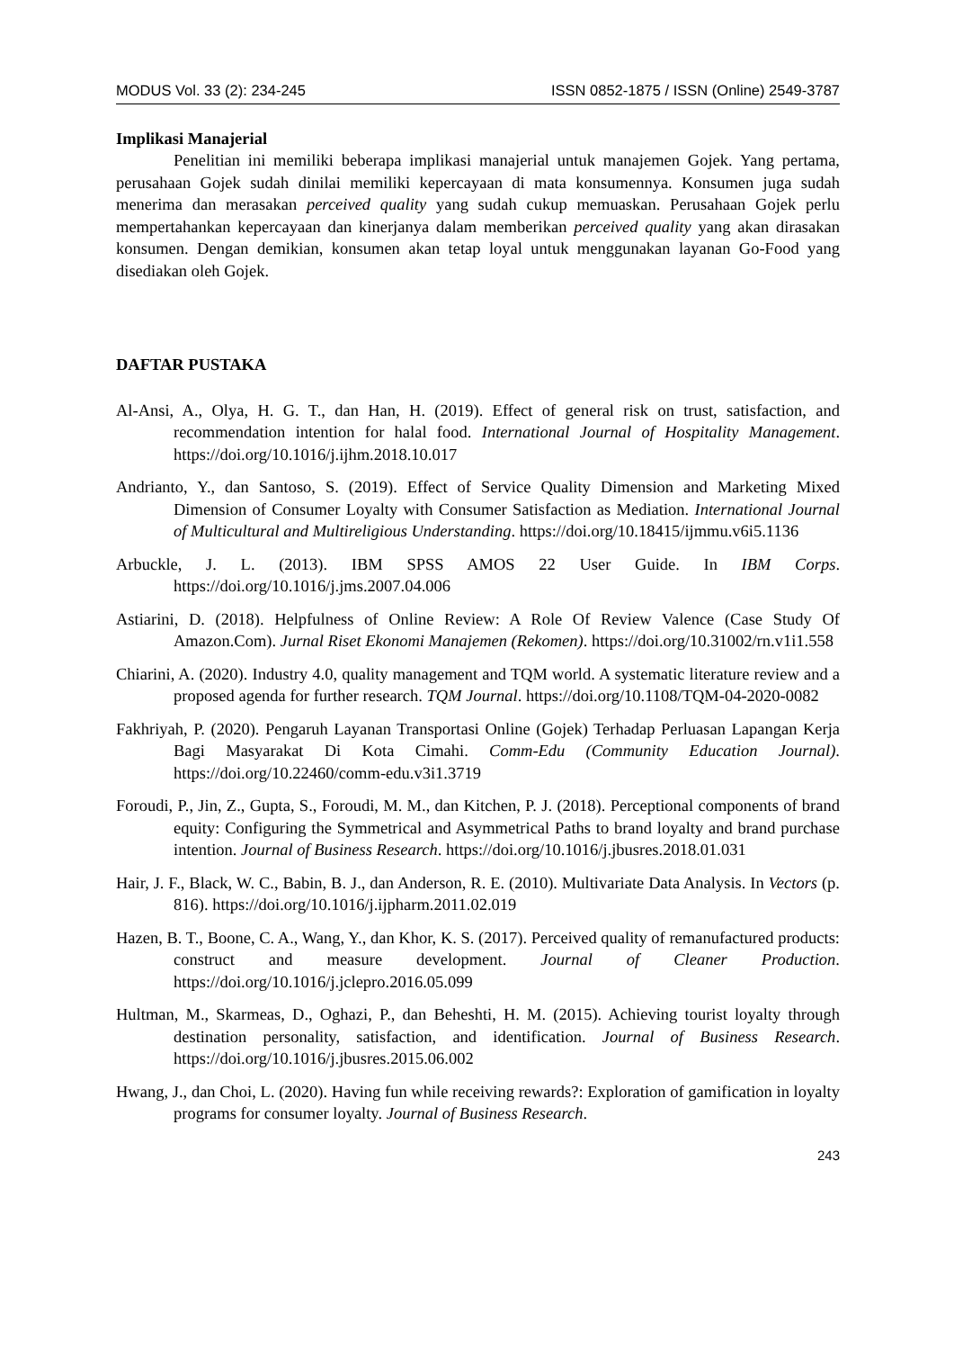MODUS Vol. 33 (2): 234-245 ISSN 0852-1875 / ISSN (Online) 2549-3787
Implikasi Manajerial
Penelitian ini memiliki beberapa implikasi manajerial untuk manajemen Gojek. Yang pertama, perusahaan Gojek sudah dinilai memiliki kepercayaan di mata konsumennya. Konsumen juga sudah menerima dan merasakan perceived quality yang sudah cukup memuaskan. Perusahaan Gojek perlu mempertahankan kepercayaan dan kinerjanya dalam memberikan perceived quality yang akan dirasakan konsumen. Dengan demikian, konsumen akan tetap loyal untuk menggunakan layanan Go-Food yang disediakan oleh Gojek.
DAFTAR PUSTAKA
Al-Ansi, A., Olya, H. G. T., dan Han, H. (2019). Effect of general risk on trust, satisfaction, and recommendation intention for halal food. International Journal of Hospitality Management. https://doi.org/10.1016/j.ijhm.2018.10.017
Andrianto, Y., dan Santoso, S. (2019). Effect of Service Quality Dimension and Marketing Mixed Dimension of Consumer Loyalty with Consumer Satisfaction as Mediation. International Journal of Multicultural and Multireligious Understanding. https://doi.org/10.18415/ijmmu.v6i5.1136
Arbuckle, J. L. (2013). IBM SPSS AMOS 22 User Guide. In IBM Corps. https://doi.org/10.1016/j.jms.2007.04.006
Astiarini, D. (2018). Helpfulness of Online Review: A Role Of Review Valence (Case Study Of Amazon.Com). Jurnal Riset Ekonomi Manajemen (Rekomen). https://doi.org/10.31002/rn.v1i1.558
Chiarini, A. (2020). Industry 4.0, quality management and TQM world. A systematic literature review and a proposed agenda for further research. TQM Journal. https://doi.org/10.1108/TQM-04-2020-0082
Fakhriyah, P. (2020). Pengaruh Layanan Transportasi Online (Gojek) Terhadap Perluasan Lapangan Kerja Bagi Masyarakat Di Kota Cimahi. Comm-Edu (Community Education Journal). https://doi.org/10.22460/comm-edu.v3i1.3719
Foroudi, P., Jin, Z., Gupta, S., Foroudi, M. M., dan Kitchen, P. J. (2018). Perceptional components of brand equity: Configuring the Symmetrical and Asymmetrical Paths to brand loyalty and brand purchase intention. Journal of Business Research. https://doi.org/10.1016/j.jbusres.2018.01.031
Hair, J. F., Black, W. C., Babin, B. J., dan Anderson, R. E. (2010). Multivariate Data Analysis. In Vectors (p. 816). https://doi.org/10.1016/j.ijpharm.2011.02.019
Hazen, B. T., Boone, C. A., Wang, Y., dan Khor, K. S. (2017). Perceived quality of remanufactured products: construct and measure development. Journal of Cleaner Production. https://doi.org/10.1016/j.jclepro.2016.05.099
Hultman, M., Skarmeas, D., Oghazi, P., dan Beheshti, H. M. (2015). Achieving tourist loyalty through destination personality, satisfaction, and identification. Journal of Business Research. https://doi.org/10.1016/j.jbusres.2015.06.002
Hwang, J., dan Choi, L. (2020). Having fun while receiving rewards?: Exploration of gamification in loyalty programs for consumer loyalty. Journal of Business Research.
243